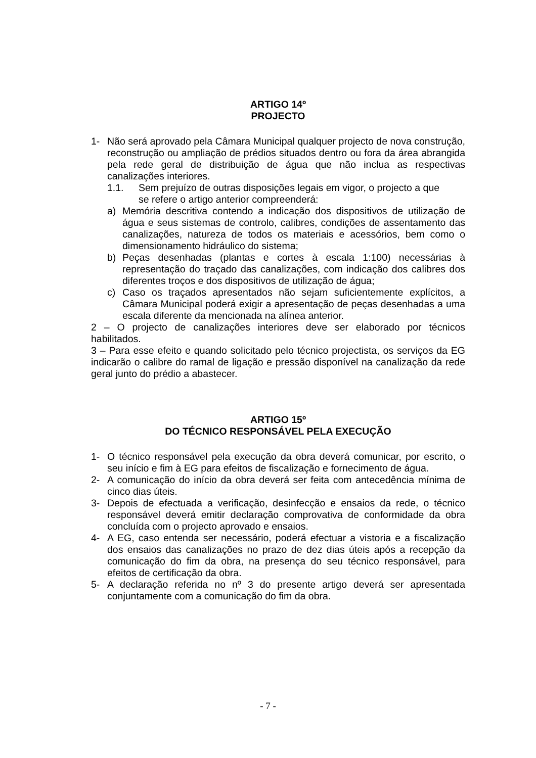ARTIGO 14º
PROJECTO
1- Não será aprovado pela Câmara Municipal qualquer projecto de nova construção, reconstrução ou ampliação de prédios situados dentro ou fora da área abrangida pela rede geral de distribuição de água que não inclua as respectivas canalizações interiores.
1.1. Sem prejuízo de outras disposições legais em vigor, o projecto a que
se refere o artigo anterior compreenderá:
a) Memória descritiva contendo a indicação dos dispositivos de utilização de água e seus sistemas de controlo, calibres, condições de assentamento das canalizações, natureza de todos os materiais e acessórios, bem como o dimensionamento hidráulico do sistema;
b) Peças desenhadas (plantas e cortes à escala 1:100) necessárias à representação do traçado das canalizações, com indicação dos calibres dos diferentes troços e dos dispositivos de utilização de água;
c) Caso os traçados apresentados não sejam suficientemente explícitos, a Câmara Municipal poderá exigir a apresentação de peças desenhadas a uma escala diferente da mencionada na alínea anterior.
2 – O projecto de canalizações interiores deve ser elaborado por técnicos habilitados.
3 – Para esse efeito e quando solicitado pelo técnico projectista, os serviços da EG indicarão o calibre do ramal de ligação e pressão disponível na canalização da rede geral junto do prédio a abastecer.
ARTIGO 15º
DO TÉCNICO RESPONSÁVEL PELA EXECUÇÃO
1- O técnico responsável pela execução da obra deverá comunicar, por escrito, o seu início e fim à EG para efeitos de fiscalização e fornecimento de água.
2- A comunicação do início da obra deverá ser feita com antecedência mínima de cinco dias úteis.
3- Depois de efectuada a verificação, desinfecção e ensaios da rede, o técnico responsável deverá emitir declaração comprovativa de conformidade da obra concluída com o projecto aprovado e ensaios.
4- A EG, caso entenda ser necessário, poderá efectuar a vistoria e a fiscalização dos ensaios das canalizações no prazo de dez dias úteis após a recepção da comunicação do fim da obra, na presença do seu técnico responsável, para efeitos de certificação da obra.
5- A declaração referida no nº 3 do presente artigo deverá ser apresentada conjuntamente com a comunicação do fim da obra.
- 7 -